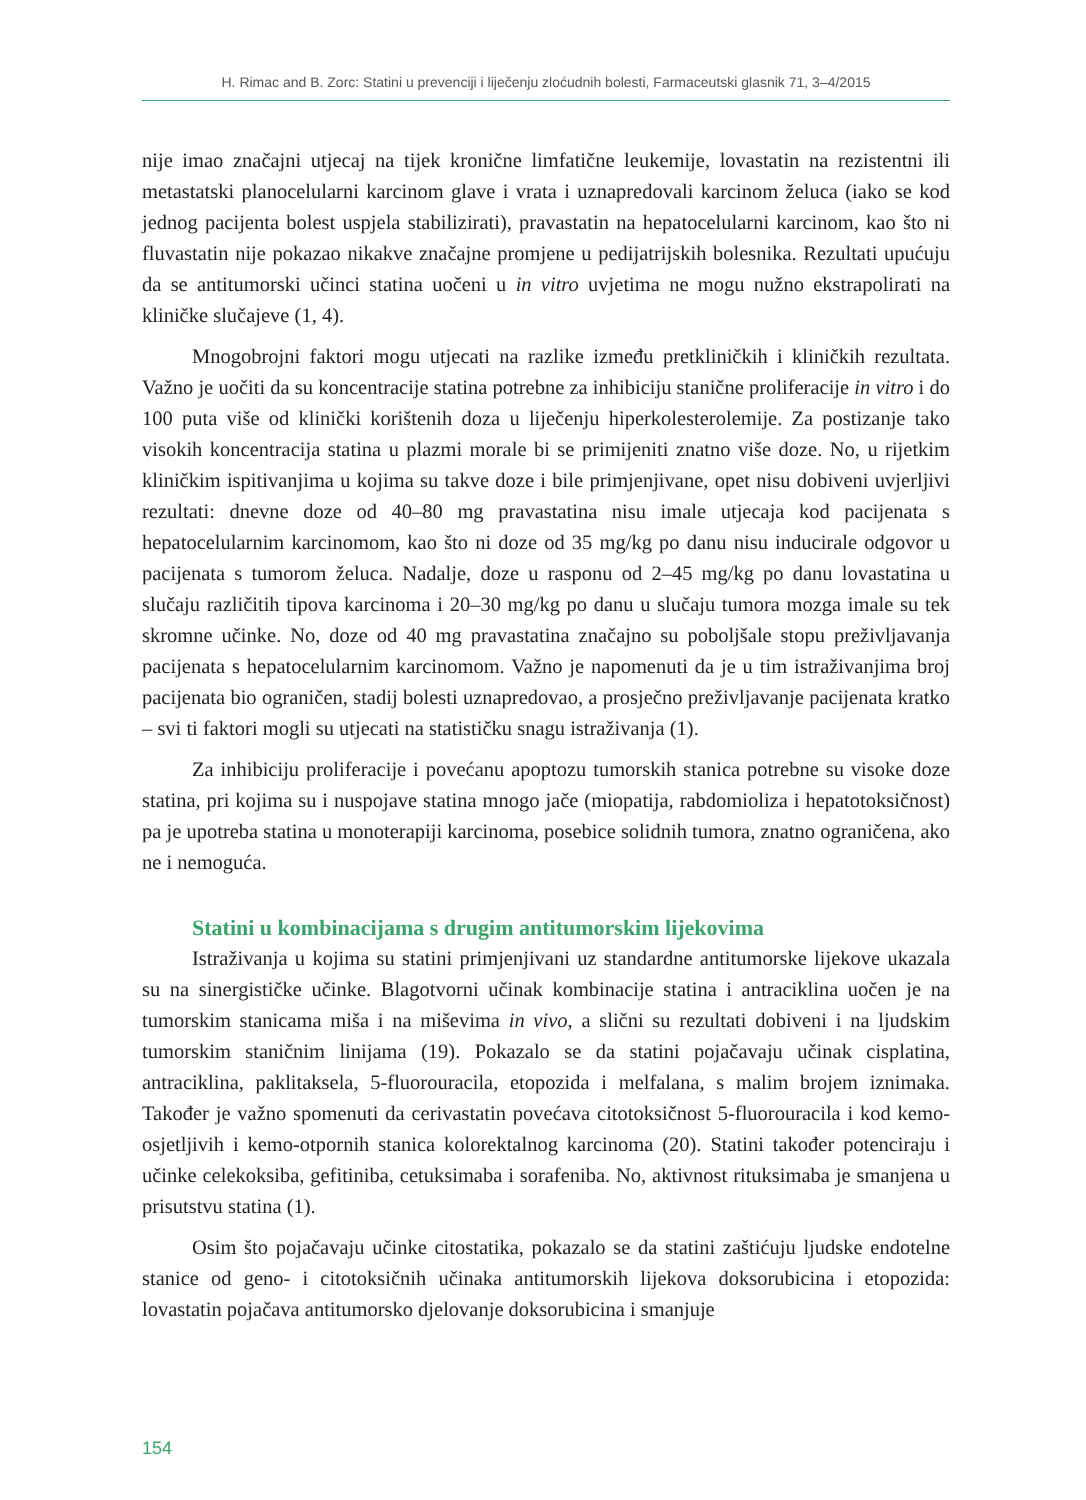H. Rimac and B. Zorc: Statini u prevenciji i liječenju zloćudnih bolesti, Farmaceutski glasnik 71, 3–4/2015
nije imao značajni utjecaj na tijek kronične limfatične leukemije, lovastatin na rezistentni ili metastatski planocelularni karcinom glave i vrata i uznapredovali karcinom želuca (iako se kod jednog pacijenta bolest uspjela stabilizirati), pravastatin na hepatocelularni karcinom, kao što ni fluvastatin nije pokazao nikakve značajne promjene u pedijatrijskih bolesnika. Rezultati upućuju da se antitumorski učinci statina uočeni u in vitro uvjetima ne mogu nužno ekstrapolirati na kliničke slučajeve (1, 4).
Mnogobrojni faktori mogu utjecati na razlike između pretkliničkih i kliničkih rezultata. Važno je uočiti da su koncentracije statina potrebne za inhibiciju stanične proliferacije in vitro i do 100 puta više od klinički korištenih doza u liječenju hiperkolesterolemije. Za postizanje tako visokih koncentracija statina u plazmi morale bi se primijeniti znatno više doze. No, u rijetkim kliničkim ispitivanjima u kojima su takve doze i bile primjenjivane, opet nisu dobiveni uvjerljivi rezultati: dnevne doze od 40–80 mg pravastatina nisu imale utjecaja kod pacijenata s hepatocelularnim karcinomom, kao što ni doze od 35 mg/kg po danu nisu inducirale odgovor u pacijenata s tumorom želuca. Nadalje, doze u rasponu od 2–45 mg/kg po danu lovastatina u slučaju različitih tipova karcinoma i 20–30 mg/kg po danu u slučaju tumora mozga imale su tek skromne učinke. No, doze od 40 mg pravastatina značajno su poboljšale stopu preživljavanja pacijenata s hepatocelularnim karcinomom. Važno je napomenuti da je u tim istraživanjima broj pacijenata bio ograničen, stadij bolesti uznapredovao, a prosječno preživljavanje pacijenata kratko – svi ti faktori mogli su utjecati na statističku snagu istraživanja (1).
Za inhibiciju proliferacije i povećanu apoptozu tumorskih stanica potrebne su visoke doze statina, pri kojima su i nuspojave statina mnogo jače (miopatija, rabdomioliza i hepatotoksičnost) pa je upotreba statina u monoterapiji karcinoma, posebice solidnih tumora, znatno ograničena, ako ne i nemoguća.
Statini u kombinacijama s drugim antitumorskim lijekovima
Istraživanja u kojima su statini primjenjivani uz standardne antitumorske lijekove ukazala su na sinergističke učinke. Blagotvorni učinak kombinacije statina i antraciklina uočen je na tumorskim stanicama miša i na miševima in vivo, a slični su rezultati dobiveni i na ljudskim tumorskim staničnim linijama (19). Pokazalo se da statini pojačavaju učinak cisplatina, antraciklina, paklitaksela, 5-fluorouracila, etopozida i melfalana, s malim brojem iznimaka. Također je važno spomenuti da cerivastatin povećava citotoksičnost 5-fluorouracila i kod kemo-osjetljivih i kemo-otpornih stanica kolorektalnog karcinoma (20). Statini također potenciraju i učinke celekoksiba, gefitiniba, cetuksimaba i sorafeniba. No, aktivnost rituksimaba je smanjena u prisutstvu statina (1).
Osim što pojačavaju učinke citostatika, pokazalo se da statini zaštićuju ljudske endotelne stanice od geno- i citotoksičnih učinaka antitumorskih lijekova doksorubicina i etopozida: lovastatin pojačava antitumorsko djelovanje doksorubicina i smanjuje
154